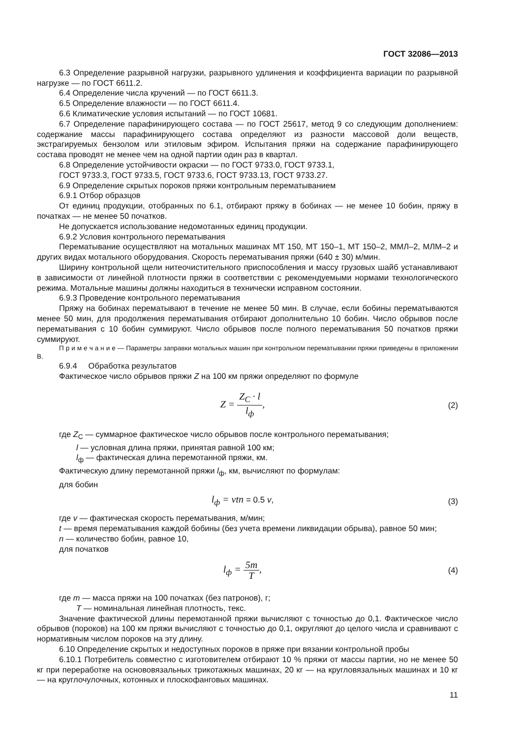ГОСТ 32086—2013
6.3 Определение разрывной нагрузки, разрывного удлинения и коэффициента вариации по разрывной нагрузке — по ГОСТ 6611.2.
6.4 Определение числа кручений — по ГОСТ 6611.3.
6.5 Определение влажности — по ГОСТ 6611.4.
6.6 Климатические условия испытаний — по ГОСТ 10681.
6.7 Определение парафинирующего состава — по ГОСТ 25617, метод 9 со следующим дополнением: содержание массы парафинирующего состава определяют из разности массовой доли веществ, экстрагируемых бензолом или этиловым эфиром. Испытания пряжи на содержание парафинирующего состава проводят не менее чем на одной партии один раз в квартал.
6.8 Определение устойчивости окраски — по ГОСТ 9733.0, ГОСТ 9733.1,
ГОСТ 9733.3, ГОСТ 9733.5, ГОСТ 9733.6, ГОСТ 9733.13, ГОСТ 9733.27.
6.9 Определение скрытых пороков пряжи контрольным перематыванием
6.9.1 Отбор образцов
От единиц продукции, отобранных по 6.1, отбирают пряжу в бобинах — не менее 10 бобин, пряжу в початках — не менее 50 початков.
Не допускается использование недомотанных единиц продукции.
6.9.2 Условия контрольного перематывания
Перематывание осуществляют на мотальных машинах МТ 150, МТ 150–1, МТ 150–2, ММЛ–2, МЛМ–2 и других видах мотального оборудования. Скорость перематывания пряжи (640 ± 30) м/мин.
Ширину контрольной щели нитеочистительного приспособления и массу грузовых шайб устанавливают в зависимости от линейной плотности пряжи в соответствии с рекомендуемыми нормами технологического режима. Мотальные машины должны находиться в технически исправном состоянии.
6.9.3 Проведение контрольного перематывания
Пряжу на бобинах перематывают в течение не менее 50 мин. В случае, если бобины перематываются менее 50 мин, для продолжения перематывания отбирают дополнительно 10 бобин. Число обрывов после перематывания с 10 бобин суммируют. Число обрывов после полного перематывания 50 початков пряжи суммируют.
П р и м е ч а н и е — Параметры заправки мотальных машин при контрольном перематывании пряжи приведены в приложении В.
6.9.4 Обработка результатов
Фактическое число обрывов пряжи Z на 100 км пряжи определяют по формуле
Z = Z<sub>C</sub> · l l<sub>ф</sub>,
(2)
где Z<sub>С</sub> — суммарное фактическое число обрывов после контрольного перематывания;
l — условная длина пряжи, принятая равной 100 км;
l<sub>ф</sub> — фактическая длина перемотанной пряжи, км.
Фактическую длину перемотанной пряжи l<sub>ф</sub>, км, вычисляют по формулам:
для бобин
l<sub>ф</sub> = vtn = 0.5 v, (3)
где v — фактическая скорость перематывания, м/мин;
t — время перематывания каждой бобины (без учета времени ликвидации обрыва), равное 50 мин;
n — количество бобин, равное 10,
для початков
l<sub>ф</sub> = 5m T,
(4)
где m — масса пряжи на 100 початках (без патронов), г;
T — номинальная линейная плотность, текс.
Значение фактической длины перемотанной пряжи вычисляют с точностью до 0,1. Фактическое число обрывов (пороков) на 100 км пряжи вычисляют с точностью до 0,1, округляют до целого числа и сравнивают с нормативным числом пороков на эту длину.
6.10 Определение скрытых и недоступных пороков в пряже при вязании контрольной пробы
6.10.1 Потребитель совместно с изготовителем отбирают 10 % пряжи от массы партии, но не менее 50 кг при переработке на основовязальных трикотажных машинах, 20 кг — на кругловязальных машинах и 10 кг — на круглочулочных, котонных и плоскофанговых машинах.
11